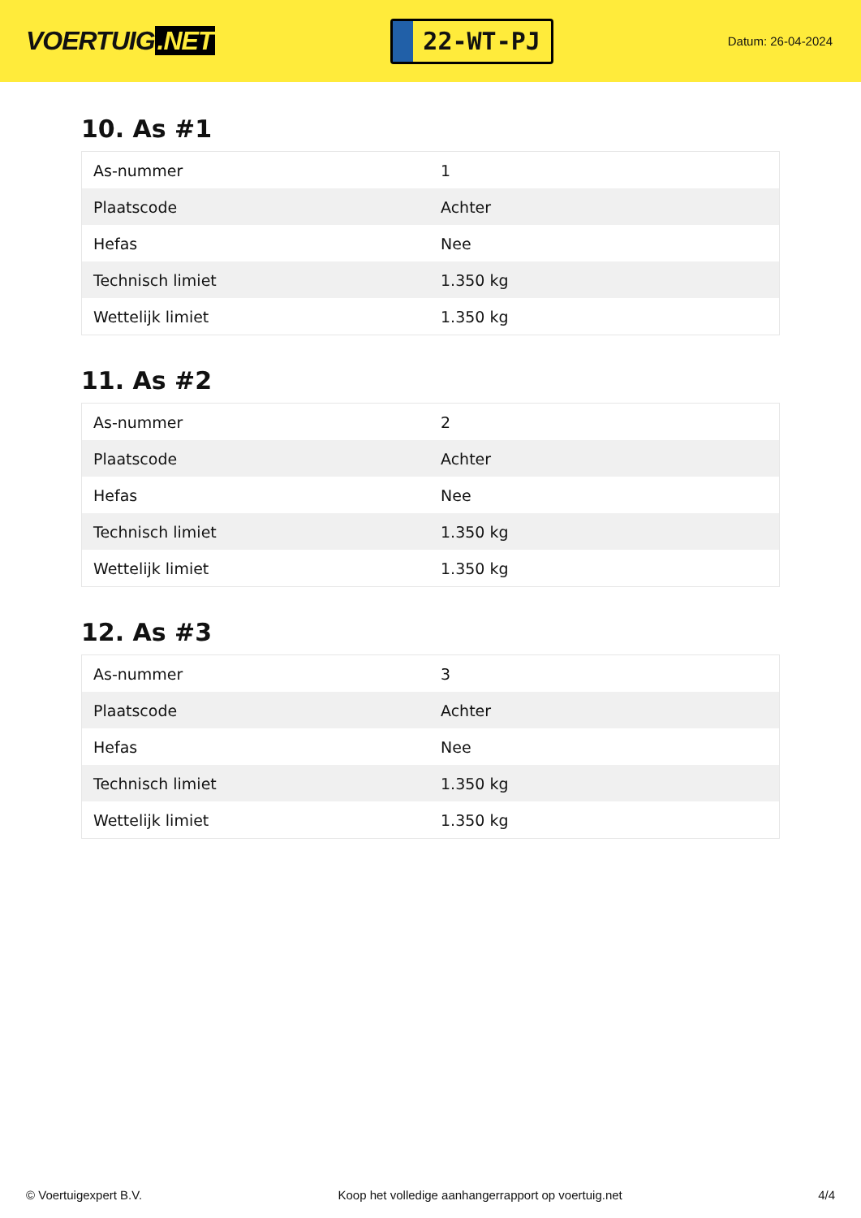VOERTUIG.NET
22-WT-PJ
Datum: 26-04-2024
10. As #1
| As-nummer | 1 |
| Plaatscode | Achter |
| Hefas | Nee |
| Technisch limiet | 1.350 kg |
| Wettelijk limiet | 1.350 kg |
11. As #2
| As-nummer | 2 |
| Plaatscode | Achter |
| Hefas | Nee |
| Technisch limiet | 1.350 kg |
| Wettelijk limiet | 1.350 kg |
12. As #3
| As-nummer | 3 |
| Plaatscode | Achter |
| Hefas | Nee |
| Technisch limiet | 1.350 kg |
| Wettelijk limiet | 1.350 kg |
© Voertuigexpert B.V. Koop het volledige aanhangerrapport op voertuig.net 4/4